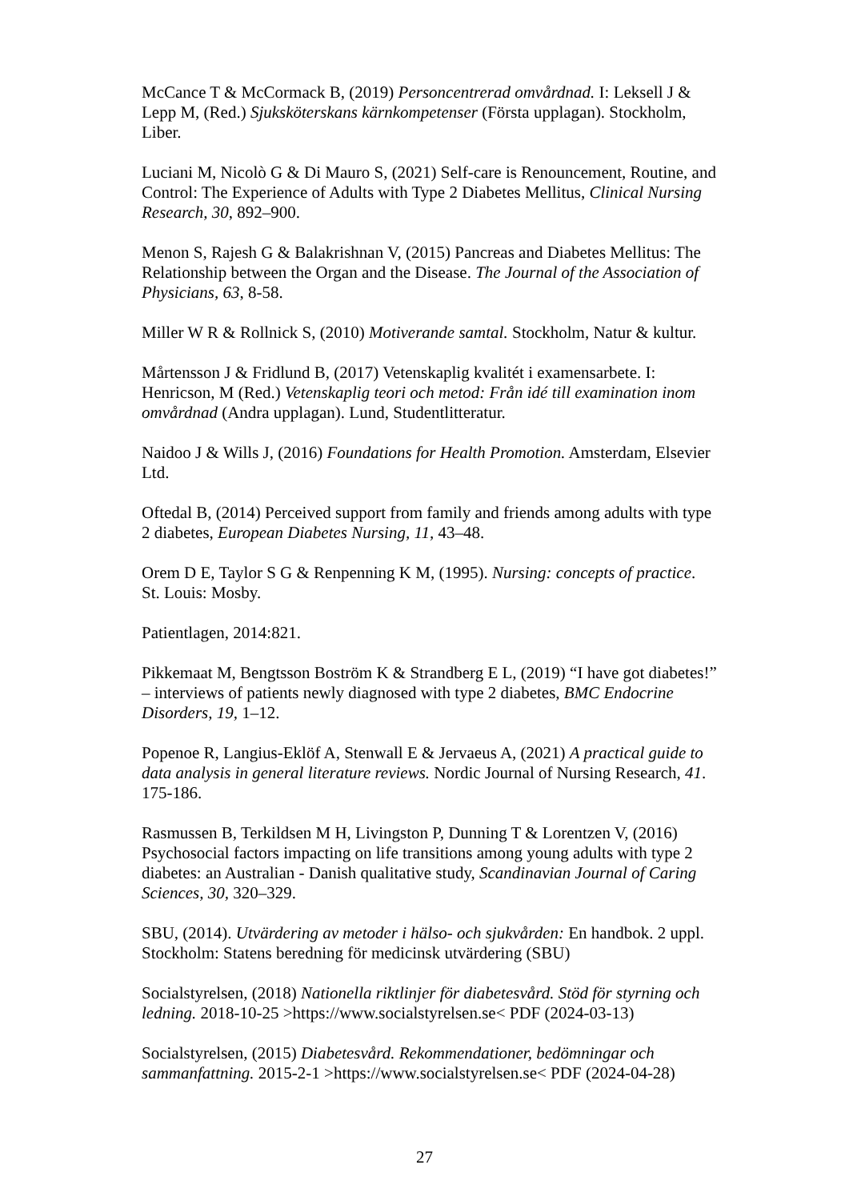McCance T & McCormack B, (2019) Personcentrerad omvårdnad. I: Leksell J & Lepp M, (Red.) Sjuksköterskans kärnkompetenser (Första upplagan). Stockholm, Liber.
Luciani M, Nicolò G & Di Mauro S, (2021) Self-care is Renouncement, Routine, and Control: The Experience of Adults with Type 2 Diabetes Mellitus, Clinical Nursing Research, 30, 892–900.
Menon S, Rajesh G & Balakrishnan V, (2015) Pancreas and Diabetes Mellitus: The Relationship between the Organ and the Disease. The Journal of the Association of Physicians, 63, 8-58.
Miller W R & Rollnick S, (2010) Motiverande samtal. Stockholm, Natur & kultur.
Mårtensson J & Fridlund B, (2017) Vetenskaplig kvalitét i examensarbete. I: Henricson, M (Red.) Vetenskaplig teori och metod: Från idé till examination inom omvårdnad (Andra upplagan). Lund, Studentlitteratur.
Naidoo J & Wills J, (2016) Foundations for Health Promotion. Amsterdam, Elsevier Ltd.
Oftedal B, (2014) Perceived support from family and friends among adults with type 2 diabetes, European Diabetes Nursing, 11, 43–48.
Orem D E, Taylor S G & Renpenning K M, (1995). Nursing: concepts of practice. St. Louis: Mosby.
Patientlagen, 2014:821.
Pikkemaat M, Bengtsson Boström K & Strandberg E L, (2019) “I have got diabetes!” – interviews of patients newly diagnosed with type 2 diabetes, BMC Endocrine Disorders, 19, 1–12.
Popenoe R, Langius-Eklöf A, Stenwall E & Jervaeus A, (2021) A practical guide to data analysis in general literature reviews. Nordic Journal of Nursing Research, 41. 175-186.
Rasmussen B, Terkildsen M H, Livingston P, Dunning T & Lorentzen V, (2016) Psychosocial factors impacting on life transitions among young adults with type 2 diabetes: an Australian - Danish qualitative study, Scandinavian Journal of Caring Sciences, 30, 320–329.
SBU, (2014). Utvärdering av metoder i hälso- och sjukvården: En handbok. 2 uppl. Stockholm: Statens beredning för medicinsk utvärdering (SBU)
Socialstyrelsen, (2018) Nationella riktlinjer för diabetesvård. Stöd för styrning och ledning. 2018-10-25 >https://www.socialstyrelsen.se< PDF (2024-03-13)
Socialstyrelsen, (2015) Diabetesvård. Rekommendationer, bedömningar och sammanfattning. 2015-2-1 >https://www.socialstyrelsen.se< PDF (2024-04-28)
27